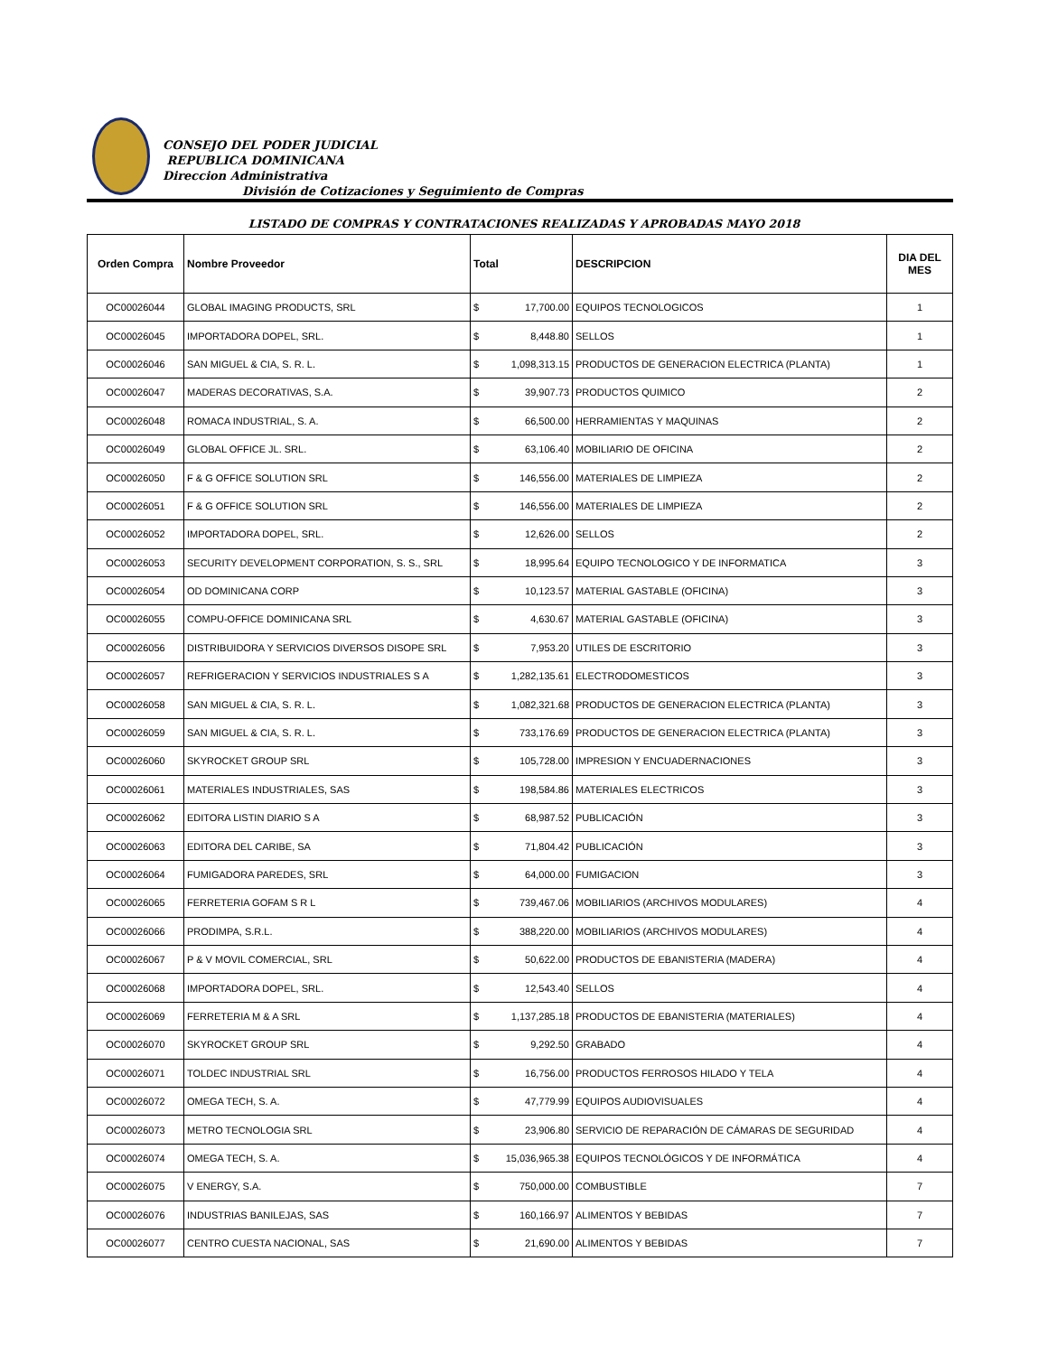CONSEJO DEL PODER JUDICIAL
REPUBLICA DOMINICANA
Direccion Administrativa
División de Cotizaciones y Seguimiento de Compras
LISTADO DE COMPRAS Y CONTRATACIONES REALIZADAS Y APROBADAS MAYO 2018
| Orden Compra | Nombre Proveedor | Total | | DESCRIPCION | DIA DEL MES |
| --- | --- | --- | --- | --- | --- |
| OC00026044 | GLOBAL IMAGING PRODUCTS, SRL | $ | 17,700.00 | EQUIPOS TECNOLOGICOS | 1 |
| OC00026045 | IMPORTADORA DOPEL, SRL. | $ | 8,448.80 | SELLOS | 1 |
| OC00026046 | SAN MIGUEL & CIA, S. R. L. | $ | 1,098,313.15 | PRODUCTOS DE GENERACION ELECTRICA (PLANTA) | 1 |
| OC00026047 | MADERAS DECORATIVAS, S.A. | $ | 39,907.73 | PRODUCTOS QUIMICO | 2 |
| OC00026048 | ROMACA INDUSTRIAL, S. A. | $ | 66,500.00 | HERRAMIENTAS Y MAQUINAS | 2 |
| OC00026049 | GLOBAL OFFICE JL. SRL. | $ | 63,106.40 | MOBILIARIO DE OFICINA | 2 |
| OC00026050 | F & G OFFICE SOLUTION SRL | $ | 146,556.00 | MATERIALES DE LIMPIEZA | 2 |
| OC00026051 | F & G OFFICE SOLUTION SRL | $ | 146,556.00 | MATERIALES DE LIMPIEZA | 2 |
| OC00026052 | IMPORTADORA DOPEL, SRL. | $ | 12,626.00 | SELLOS | 2 |
| OC00026053 | SECURITY DEVELOPMENT CORPORATION, S. S., SRL | $ | 18,995.64 | EQUIPO TECNOLOGICO Y DE INFORMATICA | 3 |
| OC00026054 | OD DOMINICANA CORP | $ | 10,123.57 | MATERIAL GASTABLE (OFICINA) | 3 |
| OC00026055 | COMPU-OFFICE DOMINICANA SRL | $ | 4,630.67 | MATERIAL GASTABLE (OFICINA) | 3 |
| OC00026056 | DISTRIBUIDORA Y SERVICIOS DIVERSOS DISOPE SRL | $ | 7,953.20 | UTILES DE ESCRITORIO | 3 |
| OC00026057 | REFRIGERACION Y SERVICIOS INDUSTRIALES S A | $ | 1,282,135.61 | ELECTRODOMESTICOS | 3 |
| OC00026058 | SAN MIGUEL & CIA, S. R. L. | $ | 1,082,321.68 | PRODUCTOS DE GENERACION ELECTRICA (PLANTA) | 3 |
| OC00026059 | SAN MIGUEL & CIA, S. R. L. | $ | 733,176.69 | PRODUCTOS DE GENERACION ELECTRICA (PLANTA) | 3 |
| OC00026060 | SKYROCKET GROUP SRL | $ | 105,728.00 | IMPRESION Y ENCUADERNACIONES | 3 |
| OC00026061 | MATERIALES INDUSTRIALES, SAS | $ | 198,584.86 | MATERIALES ELECTRICOS | 3 |
| OC00026062 | EDITORA LISTIN DIARIO S A | $ | 68,987.52 | PUBLICACIÓN | 3 |
| OC00026063 | EDITORA DEL CARIBE, SA | $ | 71,804.42 | PUBLICACIÓN | 3 |
| OC00026064 | FUMIGADORA PAREDES, SRL | $ | 64,000.00 | FUMIGACION | 3 |
| OC00026065 | FERRETERIA GOFAM S R L | $ | 739,467.06 | MOBILIARIOS (ARCHIVOS MODULARES) | 4 |
| OC00026066 | PRODIMPA, S.R.L. | $ | 388,220.00 | MOBILIARIOS (ARCHIVOS MODULARES) | 4 |
| OC00026067 | P & V MOVIL COMERCIAL, SRL | $ | 50,622.00 | PRODUCTOS DE EBANISTERIA (MADERA) | 4 |
| OC00026068 | IMPORTADORA DOPEL, SRL. | $ | 12,543.40 | SELLOS | 4 |
| OC00026069 | FERRETERIA M & A SRL | $ | 1,137,285.18 | PRODUCTOS DE EBANISTERIA (MATERIALES) | 4 |
| OC00026070 | SKYROCKET GROUP SRL | $ | 9,292.50 | GRABADO | 4 |
| OC00026071 | TOLDEC INDUSTRIAL SRL | $ | 16,756.00 | PRODUCTOS FERROSOS HILADO Y TELA | 4 |
| OC00026072 | OMEGA TECH, S. A. | $ | 47,779.99 | EQUIPOS AUDIOVISUALES | 4 |
| OC00026073 | METRO TECNOLOGIA SRL | $ | 23,906.80 | SERVICIO DE REPARACIÓN DE CÁMARAS DE SEGURIDAD | 4 |
| OC00026074 | OMEGA TECH, S. A. | $ | 15,036,965.38 | EQUIPOS TECNOLÓGICOS Y DE INFORMÁTICA | 4 |
| OC00026075 | V ENERGY, S.A. | $ | 750,000.00 | COMBUSTIBLE | 7 |
| OC00026076 | INDUSTRIAS BANILEJAS, SAS | $ | 160,166.97 | ALIMENTOS Y BEBIDAS | 7 |
| OC00026077 | CENTRO CUESTA NACIONAL, SAS | $ | 21,690.00 | ALIMENTOS Y BEBIDAS | 7 |